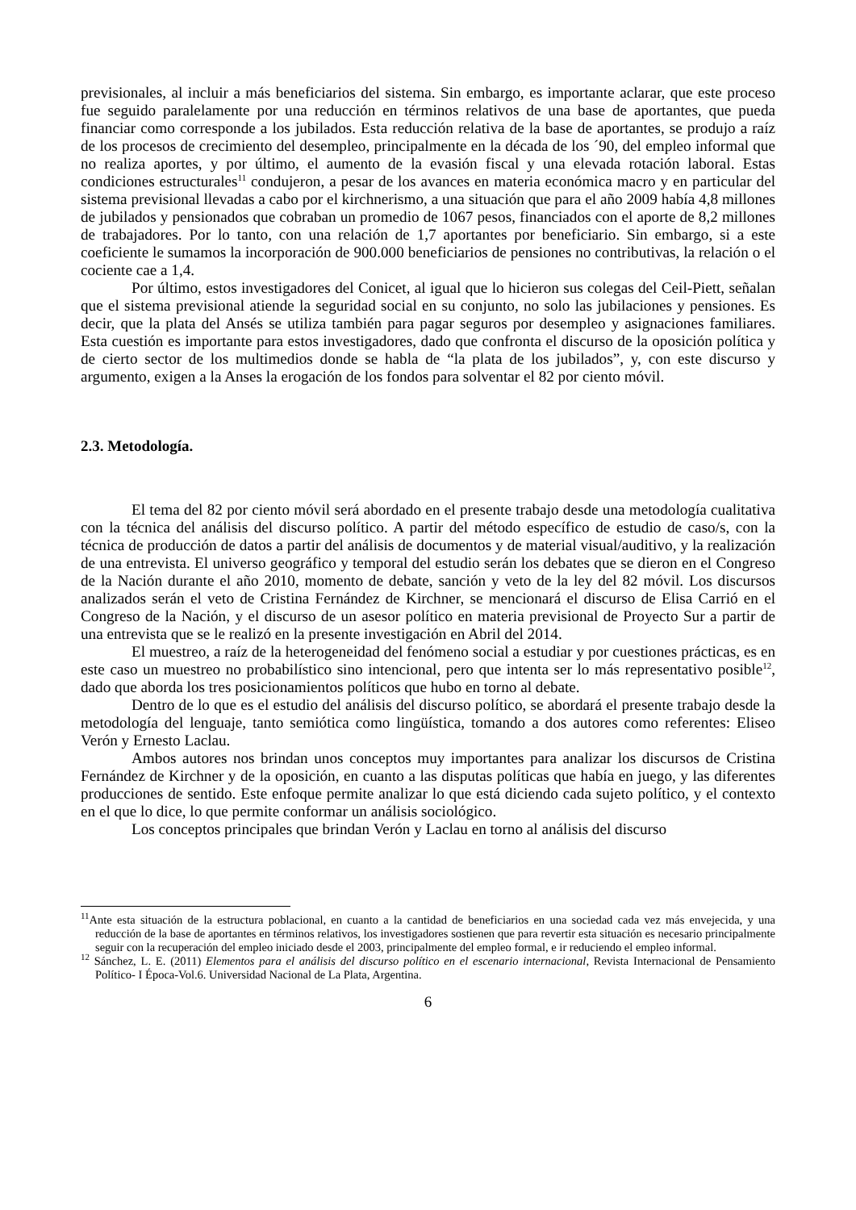previsionales, al incluir a más beneficiarios del sistema. Sin embargo, es importante aclarar, que este proceso fue seguido paralelamente por una reducción en términos relativos de una base de aportantes, que pueda financiar como corresponde a los jubilados. Esta reducción relativa de la base de aportantes, se produjo a raíz de los procesos de crecimiento del desempleo, principalmente en la década de los ´90, del empleo informal que no realiza aportes, y por último, el aumento de la evasión fiscal y una elevada rotación laboral. Estas condiciones estructurales<sup>11</sup> condujeron, a pesar de los avances en materia económica macro y en particular del sistema previsional llevadas a cabo por el kirchnerismo, a una situación que para el año 2009 había 4,8 millones de jubilados y pensionados que cobraban un promedio de 1067 pesos, financiados con el aporte de 8,2 millones de trabajadores. Por lo tanto, con una relación de 1,7 aportantes por beneficiario. Sin embargo, si a este coeficiente le sumamos la incorporación de 900.000 beneficiarios de pensiones no contributivas, la relación o el cociente cae a 1,4.
Por último, estos investigadores del Conicet, al igual que lo hicieron sus colegas del Ceil-Piett, señalan que el sistema previsional atiende la seguridad social en su conjunto, no solo las jubilaciones y pensiones. Es decir, que la plata del Ansés se utiliza también para pagar seguros por desempleo y asignaciones familiares. Esta cuestión es importante para estos investigadores, dado que confronta el discurso de la oposición política y de cierto sector de los multimedios donde se habla de “la plata de los jubilados”, y, con este discurso y argumento, exigen a la Anses la erogación de los fondos para solventar el 82 por ciento móvil.
2.3. Metodología.
El tema del 82 por ciento móvil será abordado en el presente trabajo desde una metodología cualitativa con la técnica del análisis del discurso político. A partir del método específico de estudio de caso/s, con la técnica de producción de datos a partir del análisis de documentos y de material visual/auditivo, y la realización de una entrevista. El universo geográfico y temporal del estudio serán los debates que se dieron en el Congreso de la Nación durante el año 2010, momento de debate, sanción y veto de la ley del 82 móvil. Los discursos analizados serán el veto de Cristina Fernández de Kirchner, se mencionará el discurso de Elisa Carrió en el Congreso de la Nación, y el discurso de un asesor político en materia previsional de Proyecto Sur a partir de una entrevista que se le realizó en la presente investigación en Abril del 2014.
El muestreo, a raíz de la heterogeneidad del fenómeno social a estudiar y por cuestiones prácticas, es en este caso un muestreo no probabilístico sino intencional, pero que intenta ser lo más representativo posible<sup>12</sup>, dado que aborda los tres posicionamientos políticos que hubo en torno al debate.
Dentro de lo que es el estudio del análisis del discurso político, se abordará el presente trabajo desde la metodología del lenguaje, tanto semiótica como lingüística, tomando a dos autores como referentes: Eliseo Verón y Ernesto Laclau.
Ambos autores nos brindan unos conceptos muy importantes para analizar los discursos de Cristina Fernández de Kirchner y de la oposición, en cuanto a las disputas políticas que había en juego, y las diferentes producciones de sentido. Este enfoque permite analizar lo que está diciendo cada sujeto político, y el contexto en el que lo dice, lo que permite conformar un análisis sociológico.
Los conceptos principales que brindan Verón y Laclau en torno al análisis del discurso
<sup>11</sup> Ante esta situación de la estructura poblacional, en cuanto a la cantidad de beneficiarios en una sociedad cada vez más envejecida, y una reducción de la base de aportantes en términos relativos, los investigadores sostienen que para revertir esta situación es necesario principalmente seguir con la recuperación del empleo iniciado desde el 2003, principalmente del empleo formal, e ir reduciendo el empleo informal.
<sup>12</sup> Sánchez, L. E. (2011) Elementos para el análisis del discurso político en el escenario internacional, Revista Internacional de Pensamiento Político- I Época-Vol.6. Universidad Nacional de La Plata, Argentina.
6